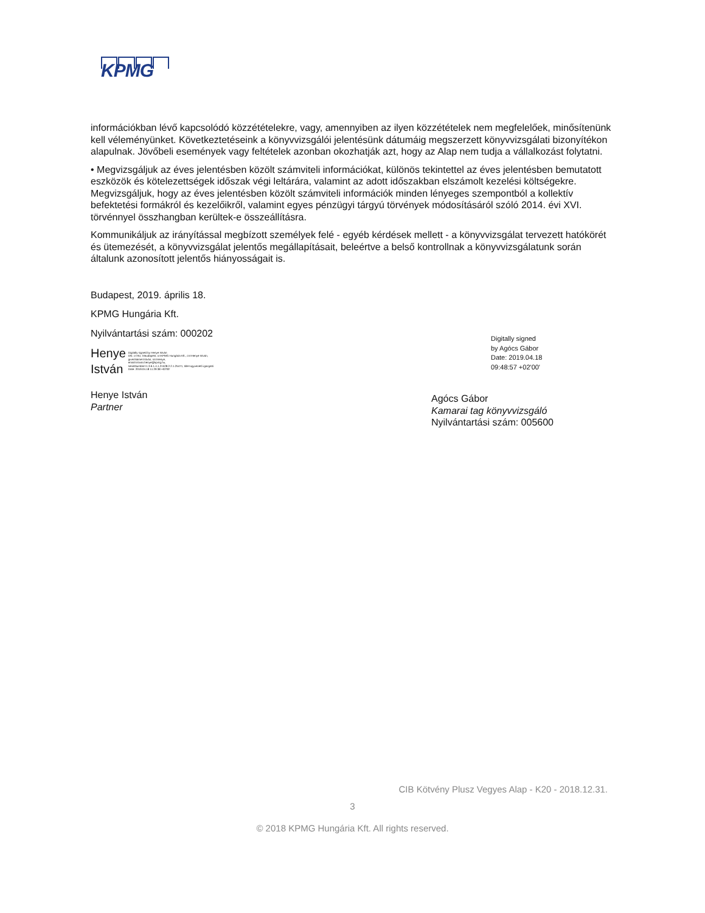KPMG
információkban lévő kapcsolódó közzétételekre, vagy, amennyiben az ilyen közzétételek nem megfelelőek, minősítenünk kell véleményünket. Következtetéseink a könyvvizsgálói jelentésünk dátumáig megszerzett könyvvizsgálati bizonyítékon alapulnak. Jövőbeli események vagy feltételek azonban okozhatják azt, hogy az Alap nem tudja a vállalkozást folytatni.
• Megvizsgáljuk az éves jelentésben közölt számviteli információkat, különös tekintettel az éves jelentésben bemutatott eszközök és kötelezettségek időszak végi leltárára, valamint az adott időszakban elszámolt kezelési költségekre. Megvizsgáljuk, hogy az éves jelentésben közölt számviteli információk minden lényeges szempontból a kollektív befektetési formákról és kezelőikről, valamint egyes pénzügyi tárgyú törvények módosításáról szóló 2014. évi XVI. törvénnyel összhangban kerültek-e összeállításra.
Kommunikáljuk az irányítással megbízott személyek felé - egyéb kérdések mellett - a könyvvizsgálat tervezett hatókörét és ütemezését, a könyvvizsgálat jelentős megállapításait, beleértve a belső kontrollnak a könyvvizsgálatunk során általunk azonosított jelentős hiányosságait is.
Budapest, 2019. április 18.
KPMG Hungária Kft.
Nyilvántartási szám: 000202
Henye
István
Digitally signed by Henye István
DN: c=HU, l=Budapest, o=KPMG Hungária Kft., cn=Henye István,
givenName=István, sn=Henye,
email=istvan.henye@kpmg.hu,
serialNumber=1.3.6.1.4.1.21528.2.2.1.25471, title=ügyvezető igazgató
Date: 2019.04.18 11:29:38 +02'00'
Henye István
Partner
Digitally signed
by Agócs Gábor
Date: 2019.04.18
09:48:57 +02'00'
Agócs Gábor
Kamarai tag könyvvizsgáló
Nyilvántartási szám: 005600
CIB Kötvény Plusz Vegyes Alap - K20 - 2018.12.31.
3
© 2018 KPMG Hungária Kft. All rights reserved.